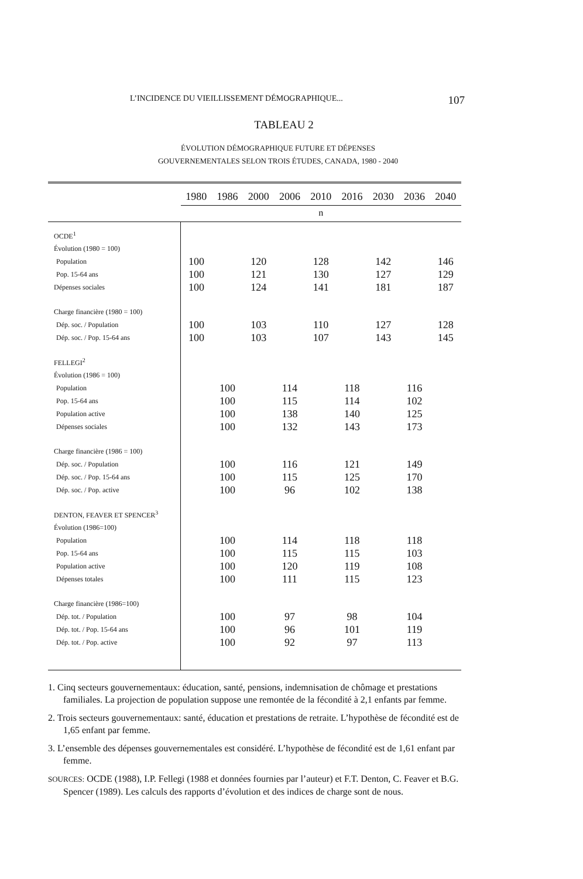L’INCIDENCE DU VIEILLISSEMENT DÉMOGRAPHIQUE... 107
TABLEAU 2
ÉVOLUTION DÉMOGRAPHIQUE FUTURE ET DÉPENSES
GOUVERNEMENTALES SELON TROIS ÉTUDES, CANADA, 1980 - 2040
| | 1980 | 1986 | 2000 | 2006 | 2010 | 2016 | 2030 | 2036 | 2040 |
| --- | --- | --- | --- | --- | --- | --- | --- | --- | --- |
| | n | | | | | | | | |
| OCDE<sup>1</sup> | | | | | | | | | |
| Évolution (1980 = 100) | | | | | | | | | |
| Population | 100 | | 120 | | 128 | | 142 | | 146 |
| Pop. 15-64 ans | 100 | | 121 | | 130 | | 127 | | 129 |
| Dépenses sociales | 100 | | 124 | | 141 | | 181 | | 187 |
| Charge financière (1980 = 100) | | | | | | | | | |
| Dép. soc. / Population | 100 | | 103 | | 110 | | 127 | | 128 |
| Dép. soc. / Pop. 15-64 ans | 100 | | 103 | | 107 | | 143 | | 145 |
| FELLEGI<sup>2</sup> | | | | | | | | | |
| Évolution (1986 = 100) | | | | | | | | | |
| Population | | 100 | | 114 | | 118 | | 116 | |
| Pop. 15-64 ans | | 100 | | 115 | | 114 | | 102 | |
| Population active | | 100 | | 138 | | 140 | | 125 | |
| Dépenses sociales | | 100 | | 132 | | 143 | | 173 | |
| Charge financière (1986 = 100) | | | | | | | | | |
| Dép. soc. / Population | | 100 | | 116 | | 121 | | 149 | |
| Dép. soc. / Pop. 15-64 ans | | 100 | | 115 | | 125 | | 170 | |
| Dép. soc. / Pop. active | | 100 | | 96 | | 102 | | 138 | |
| DENTON, FEAVER ET SPENCER<sup>3</sup> | | | | | | | | | |
| Évolution (1986=100) | | | | | | | | | |
| Population | | 100 | | 114 | | 118 | | 118 | |
| Pop. 15-64 ans | | 100 | | 115 | | 115 | | 103 | |
| Population active | | 100 | | 120 | | 119 | | 108 | |
| Dépenses totales | | 100 | | 111 | | 115 | | 123 | |
| Charge financière (1986=100) | | | | | | | | | |
| Dép. tot. / Population | | 100 | | 97 | | 98 | | 104 | |
| Dép. tot. / Pop. 15-64 ans | | 100 | | 96 | | 101 | | 119 | |
| Dép. tot. / Pop. active | | 100 | | 92 | | 97 | | 113 | |
1. Cinq secteurs gouvernementaux: éducation, santé, pensions, indemnisation de chômage et prestations familiales. La projection de population suppose une remontée de la fécondité à 2,1 enfants par femme.
2. Trois secteurs gouvernementaux: santé, éducation et prestations de retraite. L’hypothèse de fécondité est de 1,65 enfant par femme.
3. L’ensemble des dépenses gouvernementales est considéré. L’hypothèse de fécondité est de 1,61 enfant par femme.
SOURCES: OCDE (1988), I.P. Fellegi (1988 et données fournies par l’auteur) et F.T. Denton, C. Feaver et B.G. Spencer (1989). Les calculs des rapports d’évolution et des indices de charge sont de nous.